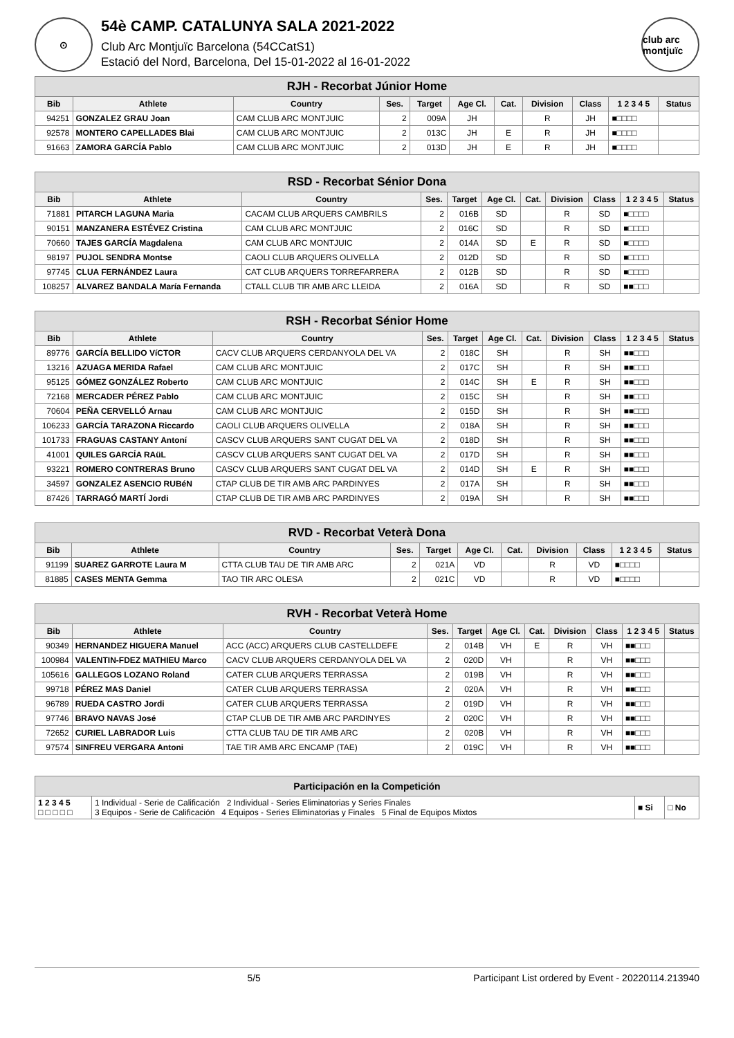⊙
54è CAMP. CATALUNYA SALA 2021-2022
Club Arc Montjuïc Barcelona (54CCatS1)
Estació del Nord, Barcelona, Del 15-01-2022 al 16-01-2022
club arc montjuïc
| RJH - Recorbat Júnior Home | | | | | | | | | | |
| Bib | Athlete | Country | Ses. | Target | Age Cl. | Cat. | Division | Class | 1 2 3 4 5 | Status |
| 94251 | GONZALEZ GRAU Joan | CAM CLUB ARC MONTJUIC | 2 | 009A | JH | | R | JH | ■□□□□ | |
| 92578 | MONTERO CAPELLADES Blai | CAM CLUB ARC MONTJUIC | 2 | 013C | JH | E | R | JH | ■□□□□ | |
| 91663 | ZAMORA GARCÍA Pablo | CAM CLUB ARC MONTJUIC | 2 | 013D | JH | E | R | JH | ■□□□□ | |
| RSD - Recorbat Sénior Dona | | | | | | | | | | |
| Bib | Athlete | Country | Ses. | Target | Age Cl. | Cat. | Division | Class | 1 2 3 4 5 | Status |
| 71881 | PITARCH LAGUNA Maria | CACAM CLUB ARQUERS CAMBRILS | 2 | 016B | SD | | R | SD | ■□□□□ | |
| 90151 | MANZANERA ESTÉVEZ Cristina | CAM CLUB ARC MONTJUIC | 2 | 016C | SD | | R | SD | ■□□□□ | |
| 70660 | TAJES GARCÍA Magdalena | CAM CLUB ARC MONTJUIC | 2 | 014A | SD | E | R | SD | ■□□□□ | |
| 98197 | PUJOL SENDRA Montse | CAOLI CLUB ARQUERS OLIVELLA | 2 | 012D | SD | | R | SD | ■□□□□ | |
| 97745 | CLUA FERNÁNDEZ Laura | CAT CLUB ARQUERS TORREFARRERA | 2 | 012B | SD | | R | SD | ■□□□□ | |
| 108257 | ALVAREZ BANDALA María Fernanda | CTALL CLUB TIR AMB ARC LLEIDA | 2 | 016A | SD | | R | SD | ■■□□□ | |
| RSH - Recorbat Sénior Home | | | | | | | | | | |
| Bib | Athlete | Country | Ses. | Target | Age Cl. | Cat. | Division | Class | 1 2 3 4 5 | Status |
| 89776 | GARCÍA BELLIDO VíCTOR | CACV CLUB ARQUERS CERDANYOLA DEL VA | 2 | 018C | SH | | R | SH | ■■□□□ | |
| 13216 | AZUAGA MERIDA Rafael | CAM CLUB ARC MONTJUIC | 2 | 017C | SH | | R | SH | ■■□□□ | |
| 95125 | GÓMEZ GONZÁLEZ Roberto | CAM CLUB ARC MONTJUIC | 2 | 014C | SH | E | R | SH | ■■□□□ | |
| 72168 | MERCADER PÉREZ Pablo | CAM CLUB ARC MONTJUIC | 2 | 015C | SH | | R | SH | ■■□□□ | |
| 70604 | PEÑA CERVELLÓ Arnau | CAM CLUB ARC MONTJUIC | 2 | 015D | SH | | R | SH | ■■□□□ | |
| 106233 | GARCÍA TARAZONA Riccardo | CAOLI CLUB ARQUERS OLIVELLA | 2 | 018A | SH | | R | SH | ■■□□□ | |
| 101733 | FRAGUAS CASTANY Antoní | CASCV CLUB ARQUERS SANT CUGAT DEL VA | 2 | 018D | SH | | R | SH | ■■□□□ | |
| 41001 | QUILES GARCÍA RAüL | CASCV CLUB ARQUERS SANT CUGAT DEL VA | 2 | 017D | SH | | R | SH | ■■□□□ | |
| 93221 | ROMERO CONTRERAS Bruno | CASCV CLUB ARQUERS SANT CUGAT DEL VA | 2 | 014D | SH | E | R | SH | ■■□□□ | |
| 34597 | GONZALEZ ASENCIO RUBéN | CTAP CLUB DE TIR AMB ARC PARDINYES | 2 | 017A | SH | | R | SH | ■■□□□ | |
| 87426 | TARRAGÓ MARTÍ Jordi | CTAP CLUB DE TIR AMB ARC PARDINYES | 2 | 019A | SH | | R | SH | ■■□□□ | |
| RVD - Recorbat Veterà Dona | | | | | | | | | | |
| Bib | Athlete | Country | Ses. | Target | Age Cl. | Cat. | Division | Class | 1 2 3 4 5 | Status |
| 91199 | SUAREZ GARROTE Laura M | CTTA CLUB TAU DE TIR AMB ARC | 2 | 021A | VD | | R | VD | ■□□□□ | |
| 81885 | CASES MENTA Gemma | TAO TIR ARC OLESA | 2 | 021C | VD | | R | VD | ■□□□□ | |
| RVH - Recorbat Veterà Home | | | | | | | | | | |
| Bib | Athlete | Country | Ses. | Target | Age Cl. | Cat. | Division | Class | 1 2 3 4 5 | Status |
| 90349 | HERNANDEZ HIGUERA Manuel | ACC (ACC) ARQUERS CLUB CASTELLDEFE | 2 | 014B | VH | E | R | VH | ■■□□□ | |
| 100984 | VALENTIN-FDEZ MATHIEU Marco | CACV CLUB ARQUERS CERDANYOLA DEL VA | 2 | 020D | VH | | R | VH | ■■□□□ | |
| 105616 | GALLEGOS LOZANO Roland | CATER CLUB ARQUERS TERRASSA | 2 | 019B | VH | | R | VH | ■■□□□ | |
| 99718 | PÉREZ MAS Daniel | CATER CLUB ARQUERS TERRASSA | 2 | 020A | VH | | R | VH | ■■□□□ | |
| 96789 | RUEDA CASTRO Jordi | CATER CLUB ARQUERS TERRASSA | 2 | 019D | VH | | R | VH | ■■□□□ | |
| 97746 | BRAVO NAVAS José | CTAP CLUB DE TIR AMB ARC PARDINYES | 2 | 020C | VH | | R | VH | ■■□□□ | |
| 72652 | CURIEL LABRADOR Luis | CTTA CLUB TAU DE TIR AMB ARC | 2 | 020B | VH | | R | VH | ■■□□□ | |
| 97574 | SINFREU VERGARA Antoni | TAE TIR AMB ARC ENCAMP (TAE) | 2 | 019C | VH | | R | VH | ■■□□□ | |
| Participación en la Competición | | | |
| 1 2 3 4 5 □ □ □ □ □ | 1 Individual - Serie de Calificación 2 Individual - Series Eliminatorias y Series Finales 3 Equipos - Serie de Calificación 4 Equipos - Series Eliminatorias y Finales 5 Final de Equipos Mixtos | ■ Si | □ No |
5/5 Participant List ordered by Event - 20220114.213940